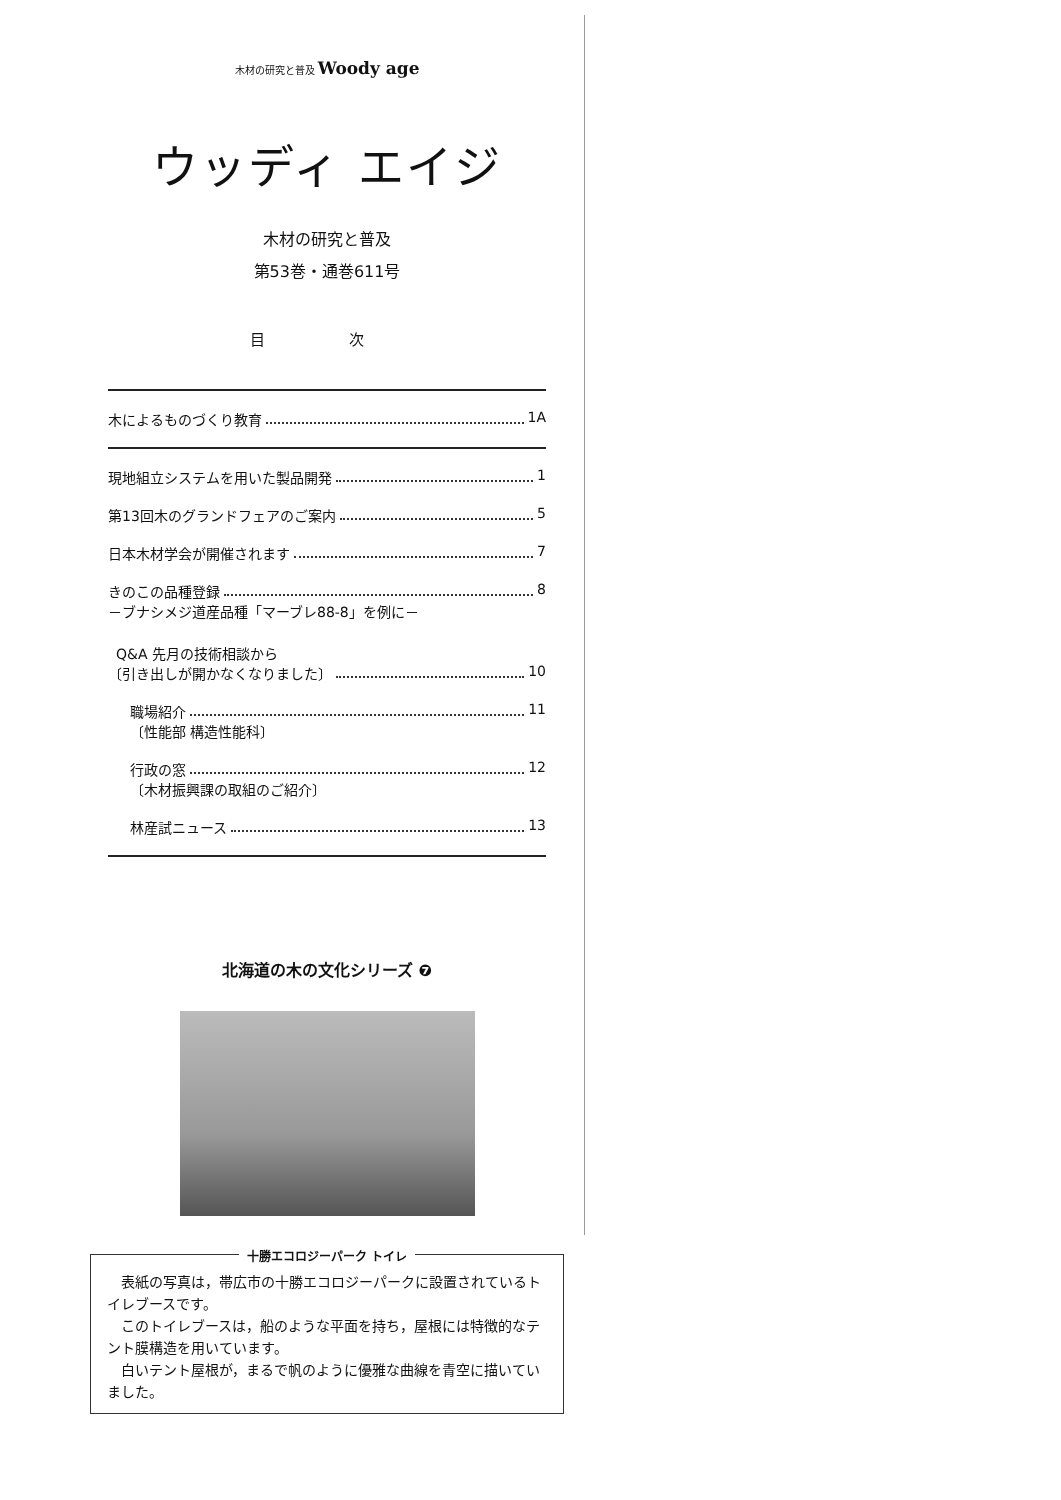木材の研究と普及 Woody age
ウッディ エイジ
木材の研究と普及
第53巻・通巻611号
目 次
木によるものづくり教育 1A
現地組立システムを用いた製品開発 1
第13回木のグランドフェアのご案内 5
日本木材学会が開催されます 7
きのこの品種登録 8
－ブナシメジ道産品種「マーブレ88-8」を例に－
Q&A 先月の技術相談から
〔引き出しが開かなくなりました〕 10
職場紹介 11
〔性能部 構造性能科〕
行政の窓 12
〔木材振興課の取組のご紹介〕
林産試ニュース 13
北海道の木の文化シリーズ ❼
十勝エコロジーパーク トイレ
表紙の写真は，帯広市の十勝エコロジーパークに設置されているトイレブースです。
このトイレブースは，船のような平面を持ち，屋根には特徴的なテント膜構造を用いています。
白いテント屋根が，まるで帆のように優雅な曲線を青空に描いていました。